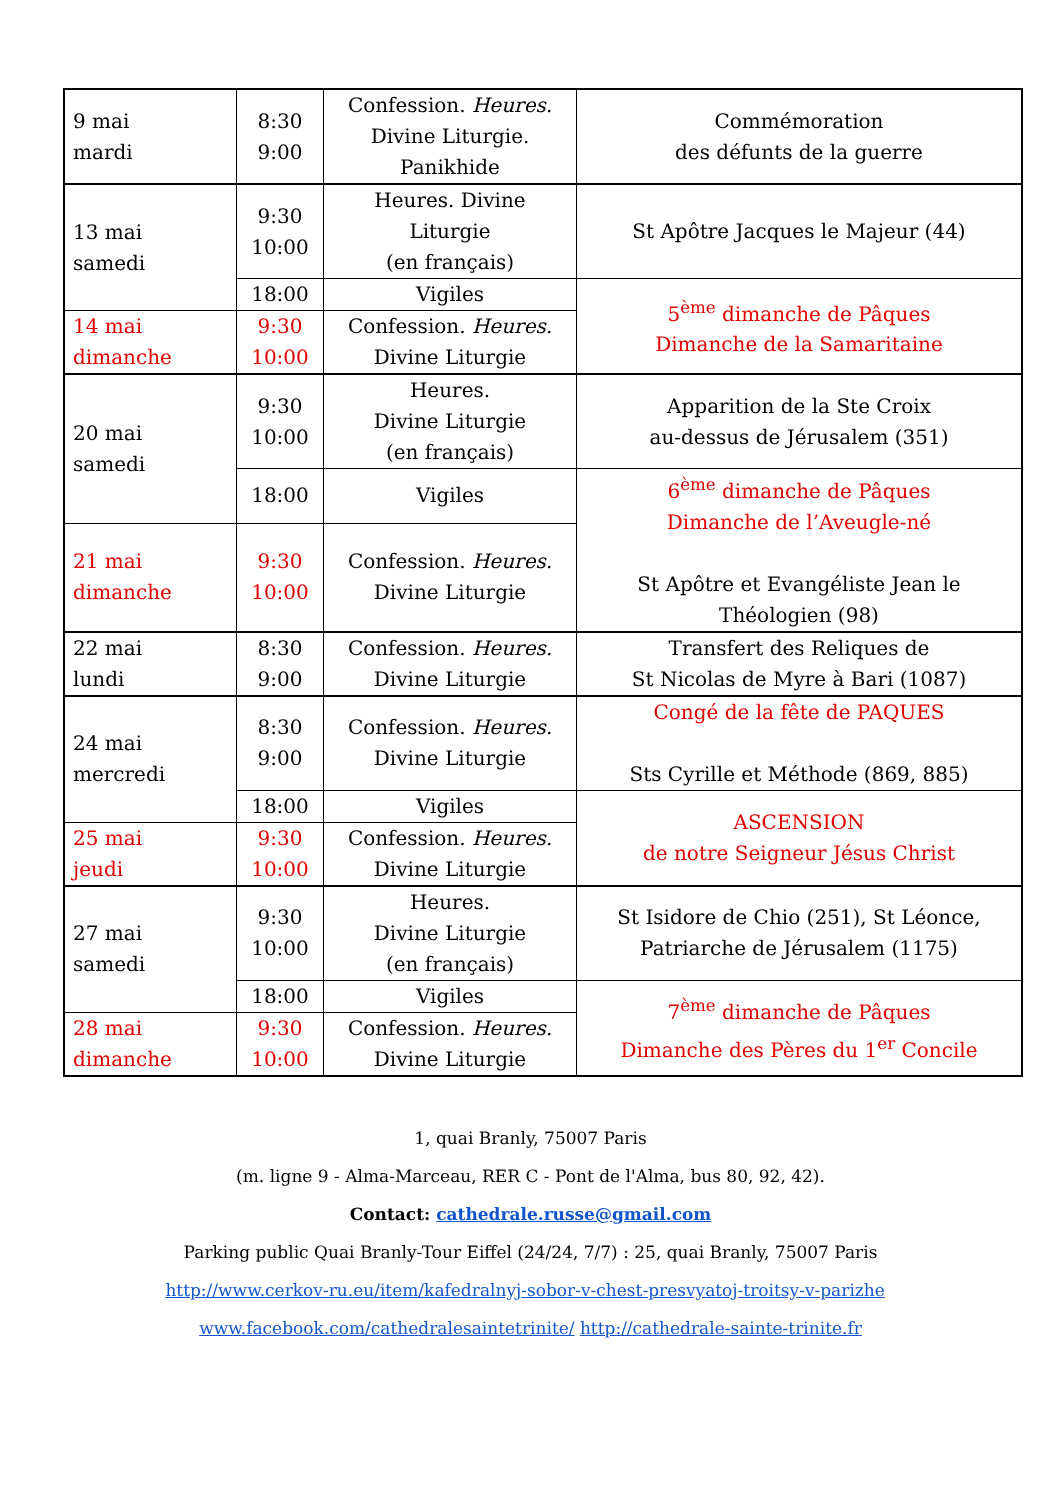| 9 mai mardi | 8:30 9:00 | Confession. Heures. Divine Liturgie. Panikhide | Commémoration des défunts de la guerre |
| 13 mai samedi | 9:30 10:00 | Heures. Divine Liturgie (en français) | St Apôtre Jacques le Majeur (44) |
| | 18:00 | Vigiles | 5<sup>ème</sup> dimanche de Pâques Dimanche de la Samaritaine |
| 14 mai dimanche | 9:30 10:00 | Confession. Heures. Divine Liturgie | |
| 20 mai samedi | 9:30 10:00 | Heures. Divine Liturgie (en français) | Apparition de la Ste Croix au-dessus de Jérusalem (351) |
| | 18:00 | Vigiles | 6<sup>ème</sup> dimanche de Pâques Dimanche de l’Aveugle-né St Apôtre et Evangéliste Jean le Théologien (98) |
| 21 mai dimanche | 9:30 10:00 | Confession. Heures. Divine Liturgie | |
| 22 mai lundi | 8:30 9:00 | Confession. Heures. Divine Liturgie | Transfert des Reliques de St Nicolas de Myre à Bari (1087) |
| 24 mai mercredi | 8:30 9:00 | Confession. Heures. Divine Liturgie | Congé de la fête de PAQUES Sts Cyrille et Méthode (869, 885) |
| | 18:00 | Vigiles | ASCENSION de notre Seigneur Jésus Christ |
| 25 mai jeudi | 9:30 10:00 | Confession. Heures. Divine Liturgie | |
| 27 mai samedi | 9:30 10:00 | Heures. Divine Liturgie (en français) | St Isidore de Chio (251), St Léonce, Patriarche de Jérusalem (1175) |
| | 18:00 | Vigiles | 7<sup>ème</sup> dimanche de Pâques Dimanche des Pères du 1<sup>er</sup> Concile |
| 28 mai dimanche | 9:30 10:00 | Confession. Heures. Divine Liturgie | |
1, quai Branly, 75007 Paris
(m. ligne 9 - Alma-Marceau, RER C - Pont de l'Alma, bus 80, 92, 42).
Contact: cathedrale.russe@gmail.com
Parking public Quai Branly-Tour Eiffel (24/24, 7/7) : 25, quai Branly, 75007 Paris
http://www.cerkov-ru.eu/item/kafedralnyj-sobor-v-chest-presvyatoj-troitsy-v-parizhe www.facebook.com/cathedralesaintetrinite/ http://cathedrale-sainte-trinite.fr